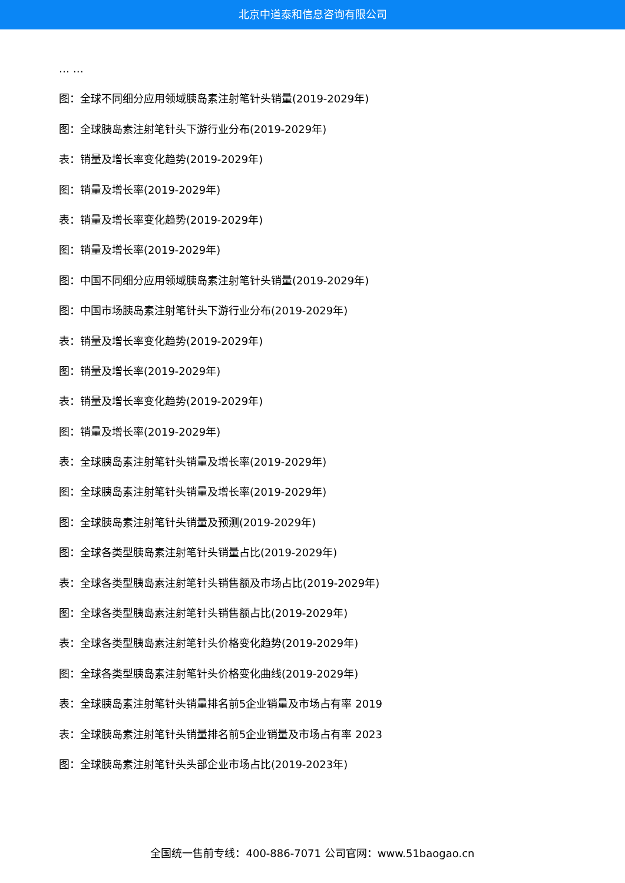北京中道泰和信息咨询有限公司
… …
图：全球不同细分应用领域胰岛素注射笔针头销量(2019-2029年)
图：全球胰岛素注射笔针头下游行业分布(2019-2029年)
表：销量及增长率变化趋势(2019-2029年)
图：销量及增长率(2019-2029年)
表：销量及增长率变化趋势(2019-2029年)
图：销量及增长率(2019-2029年)
图：中国不同细分应用领域胰岛素注射笔针头销量(2019-2029年)
图：中国市场胰岛素注射笔针头下游行业分布(2019-2029年)
表：销量及增长率变化趋势(2019-2029年)
图：销量及增长率(2019-2029年)
表：销量及增长率变化趋势(2019-2029年)
图：销量及增长率(2019-2029年)
表：全球胰岛素注射笔针头销量及增长率(2019-2029年)
图：全球胰岛素注射笔针头销量及增长率(2019-2029年)
图：全球胰岛素注射笔针头销量及预测(2019-2029年)
图：全球各类型胰岛素注射笔针头销量占比(2019-2029年)
表：全球各类型胰岛素注射笔针头销售额及市场占比(2019-2029年)
图：全球各类型胰岛素注射笔针头销售额占比(2019-2029年)
表：全球各类型胰岛素注射笔针头价格变化趋势(2019-2029年)
图：全球各类型胰岛素注射笔针头价格变化曲线(2019-2029年)
表：全球胰岛素注射笔针头销量排名前5企业销量及市场占有率 2019
表：全球胰岛素注射笔针头销量排名前5企业销量及市场占有率 2023
图：全球胰岛素注射笔针头头部企业市场占比(2019-2023年)
全国统一售前专线：400-886-7071 公司官网：www.51baogao.cn